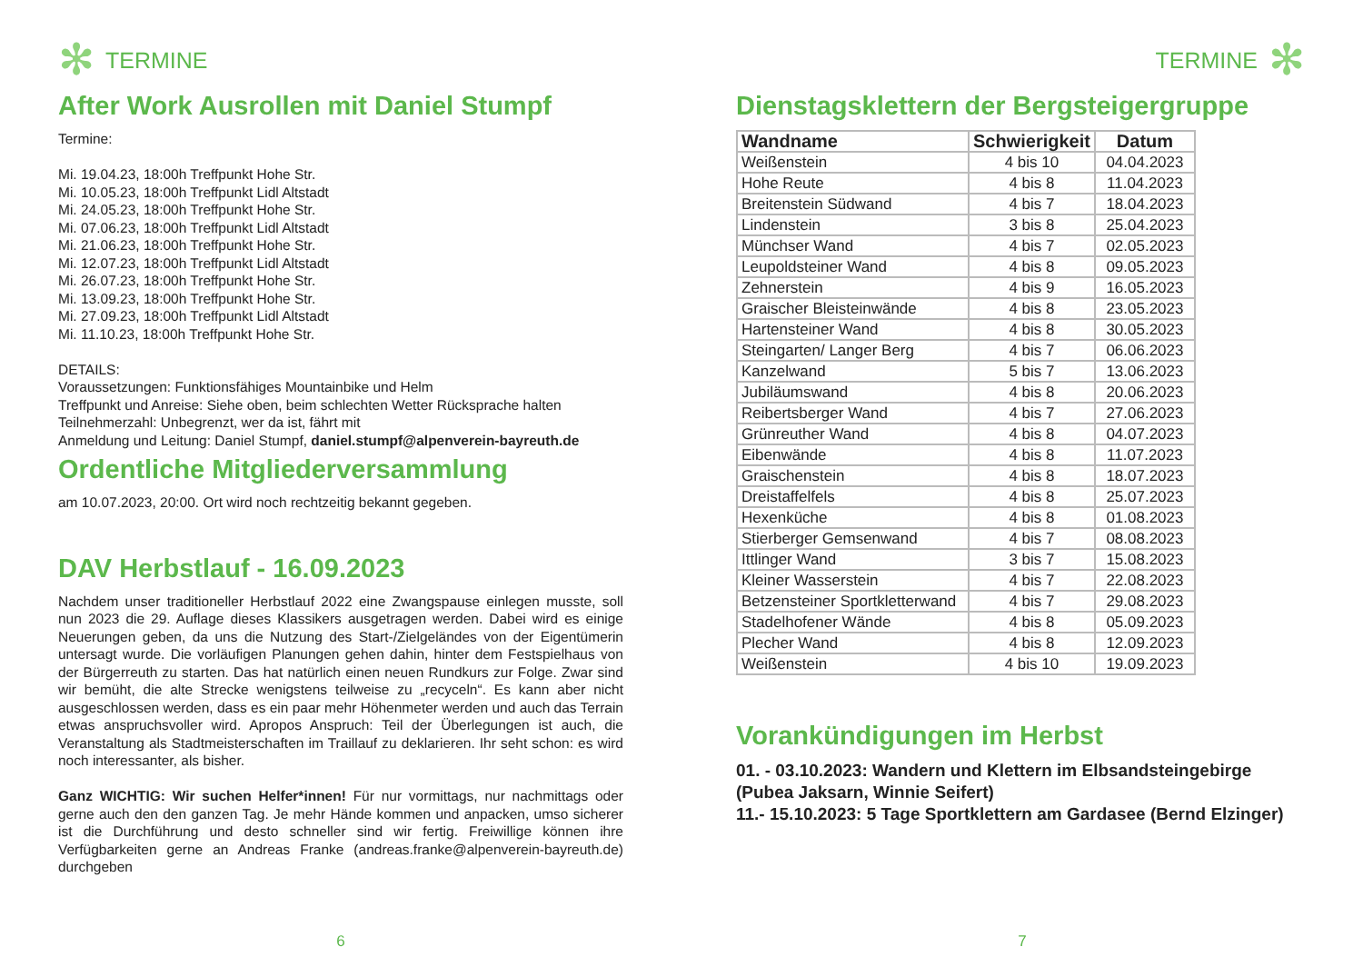✻ TERMINE
After Work Ausrollen mit Daniel Stumpf
Termine:
Mi. 19.04.23, 18:00h Treffpunkt Hohe Str.
Mi. 10.05.23, 18:00h Treffpunkt Lidl Altstadt
Mi. 24.05.23, 18:00h Treffpunkt Hohe Str.
Mi. 07.06.23, 18:00h Treffpunkt Lidl Altstadt
Mi. 21.06.23, 18:00h Treffpunkt Hohe Str.
Mi. 12.07.23, 18:00h Treffpunkt Lidl Altstadt
Mi. 26.07.23, 18:00h Treffpunkt Hohe Str.
Mi. 13.09.23, 18:00h Treffpunkt Hohe Str.
Mi. 27.09.23, 18:00h Treffpunkt Lidl Altstadt
Mi. 11.10.23, 18:00h Treffpunkt Hohe Str.
DETAILS:
Voraussetzungen: Funktionsfähiges Mountainbike und Helm
Treffpunkt und Anreise: Siehe oben, beim schlechten Wetter Rücksprache halten
Teilnehmerzahl: Unbegrenzt, wer da ist, fährt mit
Anmeldung und Leitung: Daniel Stumpf, daniel.stumpf@alpenverein-bayreuth.de
Ordentliche Mitgliederversammlung
am 10.07.2023, 20:00. Ort wird noch rechtzeitig bekannt gegeben.
DAV Herbstlauf - 16.09.2023
Nachdem unser traditioneller Herbstlauf 2022 eine Zwangspause einlegen musste, soll nun 2023 die 29. Auflage dieses Klassikers ausgetragen werden. Dabei wird es einige Neuerungen geben, da uns die Nutzung des Start-/Zielgeländes von der Eigentümerin untersagt wurde. Die vorläufigen Planungen gehen dahin, hinter dem Festspielhaus von der Bürgerreuth zu starten. Das hat natürlich einen neuen Rundkurs zur Folge. Zwar sind wir bemüht, die alte Strecke wenigstens teilweise zu „recyceln“. Es kann aber nicht ausgeschlossen werden, dass es ein paar mehr Höhenmeter werden und auch das Terrain etwas anspruchsvoller wird. Apropos Anspruch: Teil der Überlegungen ist auch, die Veranstaltung als Stadtmeisterschaften im Traillauf zu deklarieren. Ihr seht schon: es wird noch interessanter, als bisher.
Ganz WICHTIG: Wir suchen Helfer*innen! Für nur vormittags, nur nachmittags oder gerne auch den den ganzen Tag. Je mehr Hände kommen und anpacken, umso sicherer ist die Durchführung und desto schneller sind wir fertig. Freiwillige können ihre Verfügbarkeiten gerne an Andreas Franke (andreas.franke@alpenverein-bayreuth.de) durchgeben
6
TERMINE ✻
Dienstagsklettern der Bergsteigergruppe
| Wandname | Schwierigkeit | Datum |
| --- | --- | --- |
| Weißenstein | 4 bis 10 | 04.04.2023 |
| Hohe Reute | 4 bis 8 | 11.04.2023 |
| Breitenstein Südwand | 4 bis 7 | 18.04.2023 |
| Lindenstein | 3 bis 8 | 25.04.2023 |
| Münchser Wand | 4 bis 7 | 02.05.2023 |
| Leupoldsteiner Wand | 4 bis 8 | 09.05.2023 |
| Zehnerstein | 4 bis 9 | 16.05.2023 |
| Graischer Bleisteinwände | 4 bis 8 | 23.05.2023 |
| Hartensteiner Wand | 4 bis 8 | 30.05.2023 |
| Steingarten/ Langer Berg | 4 bis 7 | 06.06.2023 |
| Kanzelwand | 5 bis 7 | 13.06.2023 |
| Jubiläumswand | 4 bis 8 | 20.06.2023 |
| Reibertsberger Wand | 4 bis 7 | 27.06.2023 |
| Grünreuther Wand | 4 bis 8 | 04.07.2023 |
| Eibenwände | 4 bis 8 | 11.07.2023 |
| Graischenstein | 4 bis 8 | 18.07.2023 |
| Dreistaffelfels | 4 bis 8 | 25.07.2023 |
| Hexenküche | 4 bis 8 | 01.08.2023 |
| Stierberger Gemsenwand | 4 bis 7 | 08.08.2023 |
| Ittlinger Wand | 3 bis 7 | 15.08.2023 |
| Kleiner Wasserstein | 4 bis 7 | 22.08.2023 |
| Betzensteiner Sportkletterwand | 4 bis 7 | 29.08.2023 |
| Stadelhofener Wände | 4 bis 8 | 05.09.2023 |
| Plecher Wand | 4 bis 8 | 12.09.2023 |
| Weißenstein | 4 bis 10 | 19.09.2023 |
Vorankündigungen im Herbst
01. - 03.10.2023: Wandern und Klettern im Elbsandsteingebirge (Pubea Jaksarn, Winnie Seifert)
11.- 15.10.2023: 5 Tage Sportklettern am Gardasee (Bernd Elzinger)
7